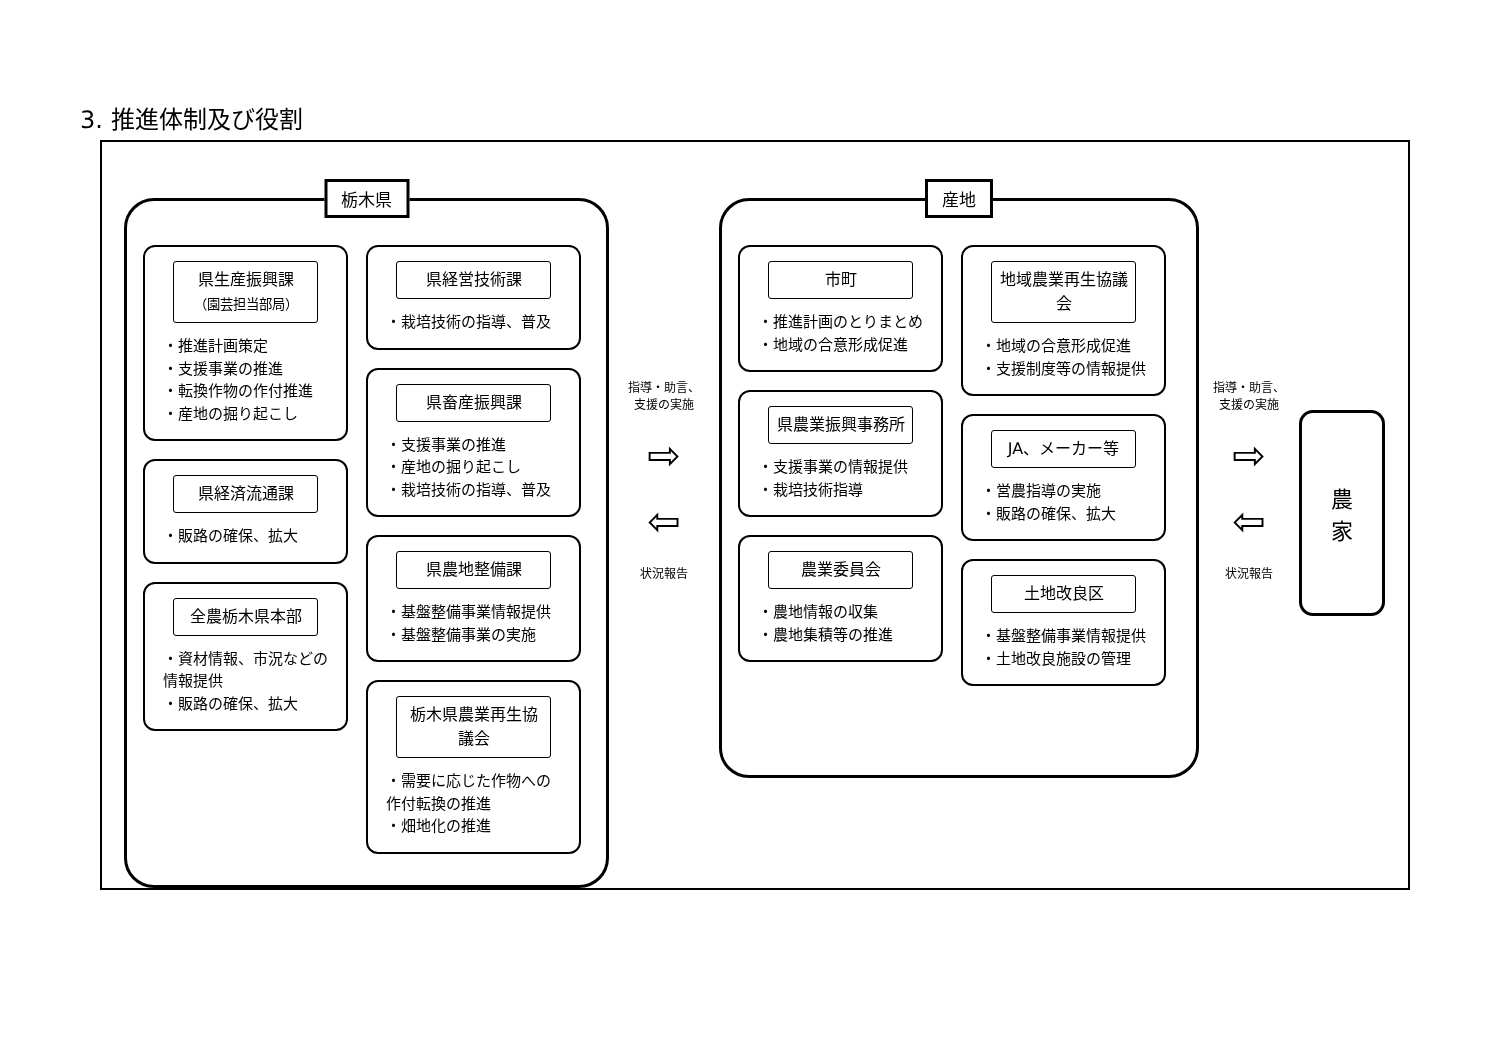3. 推進体制及び役割
栃木県
県生産振興課
（園芸担当部局）
・推進計画策定
・支援事業の推進
・転換作物の作付推進
・産地の掘り起こし
県経済流通課
・販路の確保、拡大
全農栃木県本部
・資材情報、市況などの情報提供
・販路の確保、拡大
県経営技術課
・栽培技術の指導、普及
県畜産振興課
・支援事業の推進
・産地の掘り起こし
・栽培技術の指導、普及
県農地整備課
・基盤整備事業情報提供
・基盤整備事業の実施
栃木県農業再生協議会
・需要に応じた作物への作付転換の推進
・畑地化の推進
指導・助言、
支援の実施
⇨
⇦
状況報告
産地
市町
・推進計画のとりまとめ
・地域の合意形成促進
県農業振興事務所
・支援事業の情報提供
・栽培技術指導
農業委員会
・農地情報の収集
・農地集積等の推進
地域農業再生協議会
・地域の合意形成促進
・支援制度等の情報提供
JA、メーカー等
・営農指導の実施
・販路の確保、拡大
土地改良区
・基盤整備事業情報提供
・土地改良施設の管理
指導・助言、
支援の実施
⇨
⇦
状況報告
農
家